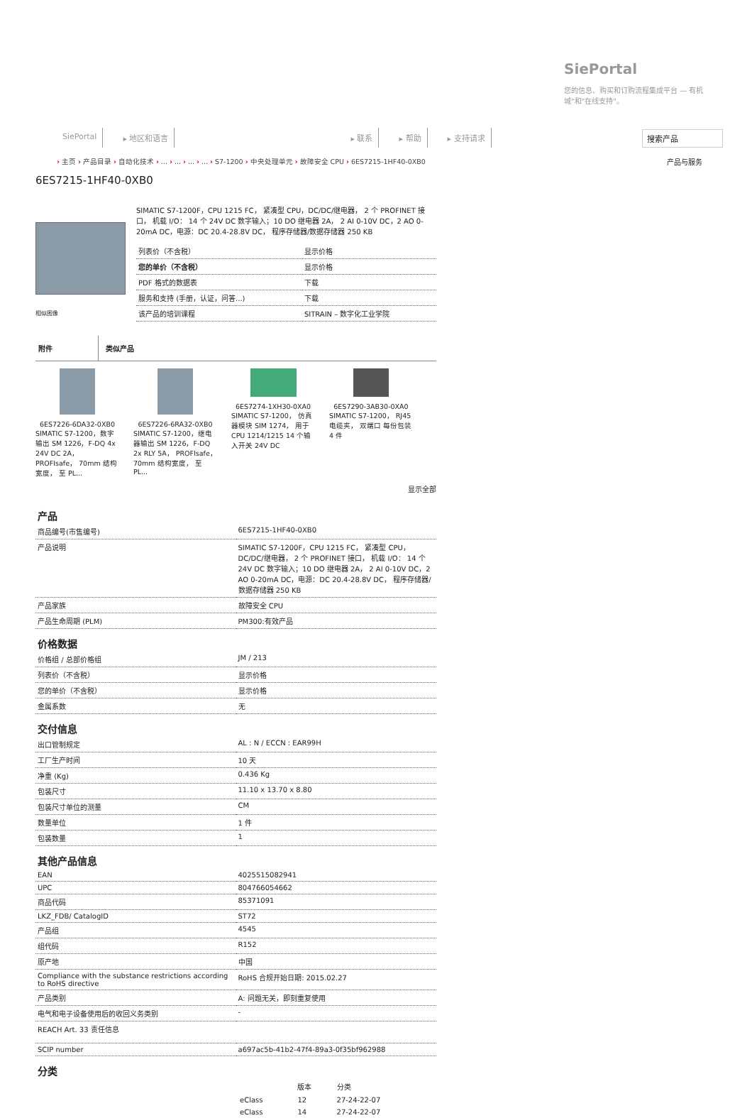SiePortal
您的信息、购买和订购流程集成平台 — 有机 城"和"在线支持"。
SiePortal ▸ 地区和语言 ▸ 联系 ▸ 帮助 ▸ 支持请求 搜索产品
› 主页 › 产品目录 › 自动化技术 › ... › ... › ... › ... › S7-1200 › 中央处理单元 › 故障安全 CPU › 6ES7215-1HF40-0XB0
产品与服务
6ES7215-1HF40-0XB0
相似图像
SIMATIC S7-1200F，CPU 1215 FC， 紧凑型 CPU，DC/DC/继电器， 2 个 PROFINET 接口， 机载 I/O： 14 个 24V DC 数字输入；10 DO 继电器 2A， 2 AI 0-10V DC，2 AO 0-20mA DC，电源：DC 20.4-28.8V DC， 程序存储器/数据存储器 250 KB
| 列表价（不含税） | 显示价格 |
| 您的单价（不含税） | 显示价格 |
| PDF 格式的数据表 | 下载 |
| 服务和支持 (手册，认证，问答...) | 下载 |
| 该产品的培训课程 | SITRAIN – 数字化工业学院 |
附件 类似产品
6ES7226-6DA32-0XB0SIMATIC S7-1200，数字输出 SM 1226，F-DQ 4x 24V DC 2A， PROFIsafe， 70mm 结构宽度， 至 PL...
6ES7226-6RA32-0XB0SIMATIC S7-1200，继电器输出 SM 1226，F-DQ 2x RLY 5A， PROFIsafe， 70mm 结构宽度， 至 PL...
6ES7274-1XH30-0XA0SIMATIC S7-1200， 仿真器模块 SIM 1274， 用于 CPU 1214/1215 14 个输入开关 24V DC
6ES7290-3AB30-0XA0SIMATIC S7-1200， RJ45 电缆夹， 双端口 每份包装 4 件
显示全部
产品
| 商品编号(市售编号) | 6ES7215-1HF40-0XB0 |
| 产品说明 | SIMATIC S7-1200F，CPU 1215 FC， 紧凑型 CPU，DC/DC/继电器， 2 个 PROFINET 接口， 机载 I/O： 14 个 24V DC 数字输入；10 DO 继电器 2A， 2 AI 0-10V DC，2 AO 0-20mA DC，电源：DC 20.4-28.8V DC， 程序存储器/数据存储器 250 KB |
| 产品家族 | 故障安全 CPU |
| 产品生命周期 (PLM) | PM300:有效产品 |
价格数据
| 价格组 / 总部价格组 | JM / 213 |
| 列表价（不含税） | 显示价格 |
| 您的单价（不含税） | 显示价格 |
| 金属系数 | 无 |
交付信息
| 出口管制规定 | AL : N / ECCN : EAR99H |
| 工厂生产时间 | 10 天 |
| 净重 (Kg) | 0.436 Kg |
| 包装尺寸 | 11.10 x 13.70 x 8.80 |
| 包装尺寸单位的测量 | CM |
| 数量单位 | 1 件 |
| 包装数量 | 1 |
其他产品信息
| EAN | 4025515082941 |
| UPC | 804766054662 |
| 商品代码 | 85371091 |
| LKZ_FDB/ CatalogID | ST72 |
| 产品组 | 4545 |
| 组代码 | R152 |
| 原产地 | 中国 |
| Compliance with the substance restrictions according to RoHS directive | RoHS 合规开始日期: 2015.02.27 |
| 产品类别 | A: 问题无关，即刻重复使用 |
| 电气和电子设备使用后的收回义务类别 | - |
| REACH Art. 33 责任信息 | |
| SCIP number | a697ac5b-41b2-47f4-89a3-0f35bf962988 |
分类
| | 版本 | 分类 |
| eClass | 12 | 27-24-22-07 |
| eClass | 14 | 27-24-22-07 |